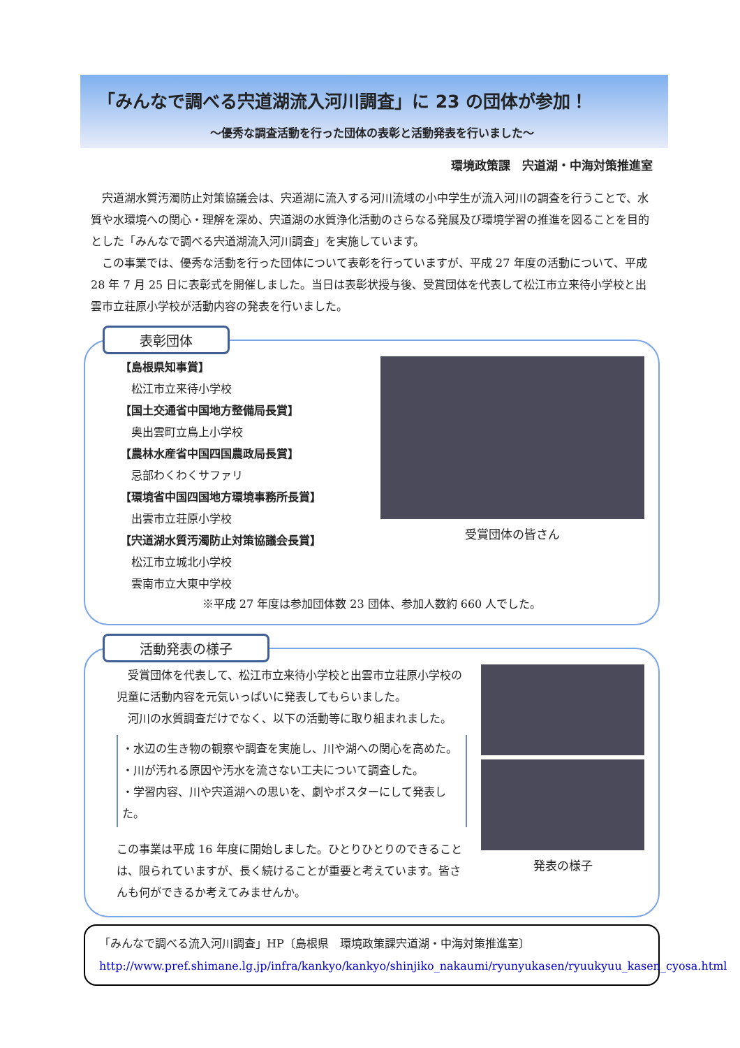「みんなで調べる宍道湖流入河川調査」に 23 の団体が参加！
～優秀な調査活動を行った団体の表彰と活動発表を行いました～
環境政策課　宍道湖・中海対策推進室
　宍道湖水質汚濁防止対策協議会は、宍道湖に流入する河川流域の小中学生が流入河川の調査を行うことで、水質や水環境への関心・理解を深め、宍道湖の水質浄化活動のさらなる発展及び環境学習の推進を図ることを目的とした「みんなで調べる宍道湖流入河川調査」を実施しています。
　この事業では、優秀な活動を行った団体について表彰を行っていますが、平成 27 年度の活動について、平成 28 年 7 月 25 日に表彰式を開催しました。当日は表彰状授与後、受賞団体を代表して松江市立来待小学校と出雲市立荘原小学校が活動内容の発表を行いました。
表彰団体
【島根県知事賞】
　松江市立来待小学校
【国土交通省中国地方整備局長賞】
　奥出雲町立鳥上小学校
【農林水産省中国四国農政局長賞】
　忌部わくわくサファリ
【環境省中国四国地方環境事務所長賞】
　出雲市立荘原小学校
【宍道湖水質汚濁防止対策協議会長賞】
　松江市立城北小学校
　雲南市立大東中学校
受賞団体の皆さん
※平成 27 年度は参加団体数 23 団体、参加人数約 660 人でした。
活動発表の様子
　受賞団体を代表して、松江市立来待小学校と出雲市立荘原小学校の児童に活動内容を元気いっぱいに発表してもらいました。
　河川の水質調査だけでなく、以下の活動等に取り組まれました。
・水辺の生き物の観察や調査を実施し、川や湖への関心を高めた。
・川が汚れる原因や汚水を流さない工夫について調査した。
・学習内容、川や宍道湖への思いを、劇やポスターにして発表した。
この事業は平成 16 年度に開始しました。ひとりひとりのできることは、限られていますが、長く続けることが重要と考えています。皆さんも何ができるか考えてみませんか。
発表の様子
「みんなで調べる流入河川調査」HP〔島根県　環境政策課宍道湖・中海対策推進室〕
http://www.pref.shimane.lg.jp/infra/kankyo/kankyo/shinjiko_nakaumi/ryunyukasen/ryuukyuu_kasen_cyosa.html